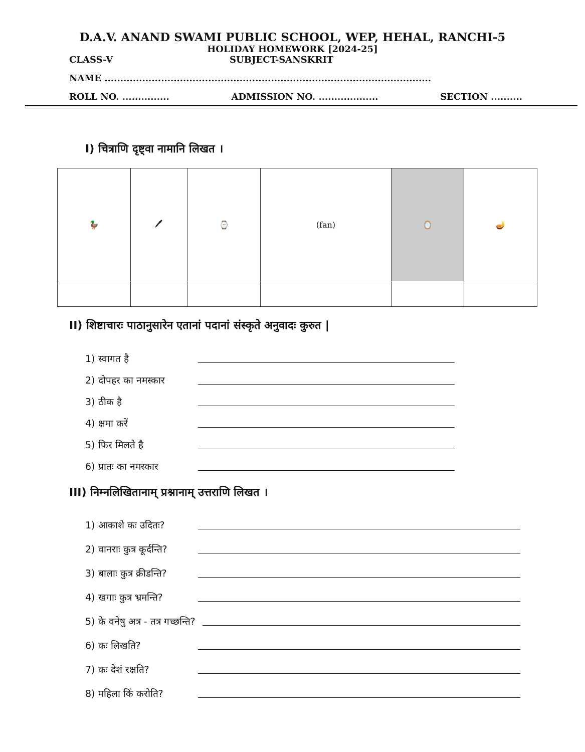D.A.V. ANAND SWAMI PUBLIC SCHOOL, WEP, HEHAL, RANCHI-5
HOLIDAY HOMEWORK [2024-25]
CLASS-V SUBJECT-SANSKRIT
NAME ........................................................................................................
ROLL NO. ............... ADMISSION NO. ................... SECTION ..........
I) चित्राणि दृष्ट्वा नामानि लिखत ।
| 🦆 | 🖊 | ⌚ | (fan) | 🪞 | 🪔 |
II) शिष्टाचारः पाठानुसारेन एतानां पदानां संस्कृते अनुवादः कुरुत |
1) स्वागत है
2) दोपहर का नमस्कार
3) ठीक है
4) क्षमा करें
5) फिर मिलते है
6) प्रातः का नमस्कार
III) निम्नलिखितानाम् प्रश्नानाम् उत्तराणि लिखत ।
1) आकाशे कः उदितः?
2) वानराः कुत्र कूर्दन्ति?
3) बालाः कुत्र क्रीडन्ति?
4) खगाः कुत्र भ्रमन्ति?
5) के वनेषु अत्र - तत्र गच्छन्ति?
6) कः लिखति?
7) कः देशं रक्षति?
8) महिला किं करोति?